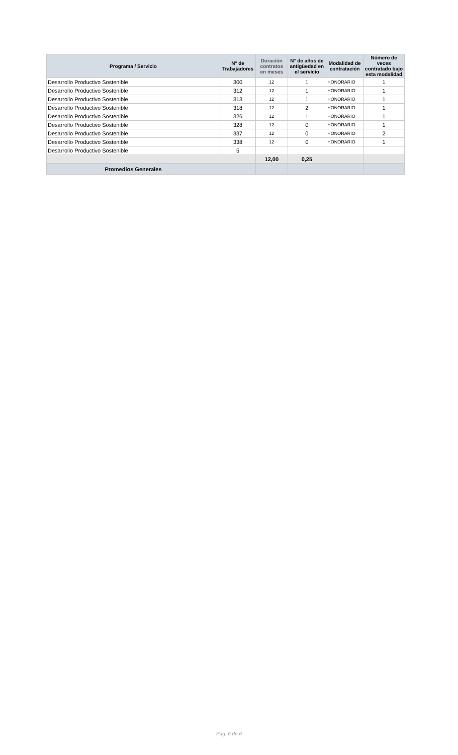| Programa / Servicio | N° de Trabajadores | Duración contratos en meses | N° de años de antigüedad en el servicio | Modalidad de contratación | Número de veces contratado bajo esta modalidad |
| --- | --- | --- | --- | --- | --- |
| Desarrollo Productivo Sostenible | 300 | 12 | 1 | HONORARIO | 1 |
| Desarrollo Productivo Sostenible | 312 | 12 | 1 | HONORARIO | 1 |
| Desarrollo Productivo Sostenible | 313 | 12 | 1 | HONORARIO | 1 |
| Desarrollo Productivo Sostenible | 318 | 12 | 2 | HONORARIO | 1 |
| Desarrollo Productivo Sostenible | 326 | 12 | 1 | HONORARIO | 1 |
| Desarrollo Productivo Sostenible | 328 | 12 | 0 | HONORARIO | 1 |
| Desarrollo Productivo Sostenible | 337 | 12 | 0 | HONORARIO | 2 |
| Desarrollo Productivo Sostenible | 338 | 12 | 0 | HONORARIO | 1 |
| Desarrollo Productivo Sostenible | 5 | | | | |
| | | 12,00 | 0,25 | | |
| Promedios Generales | | | | | |
Pág. 6 de 6